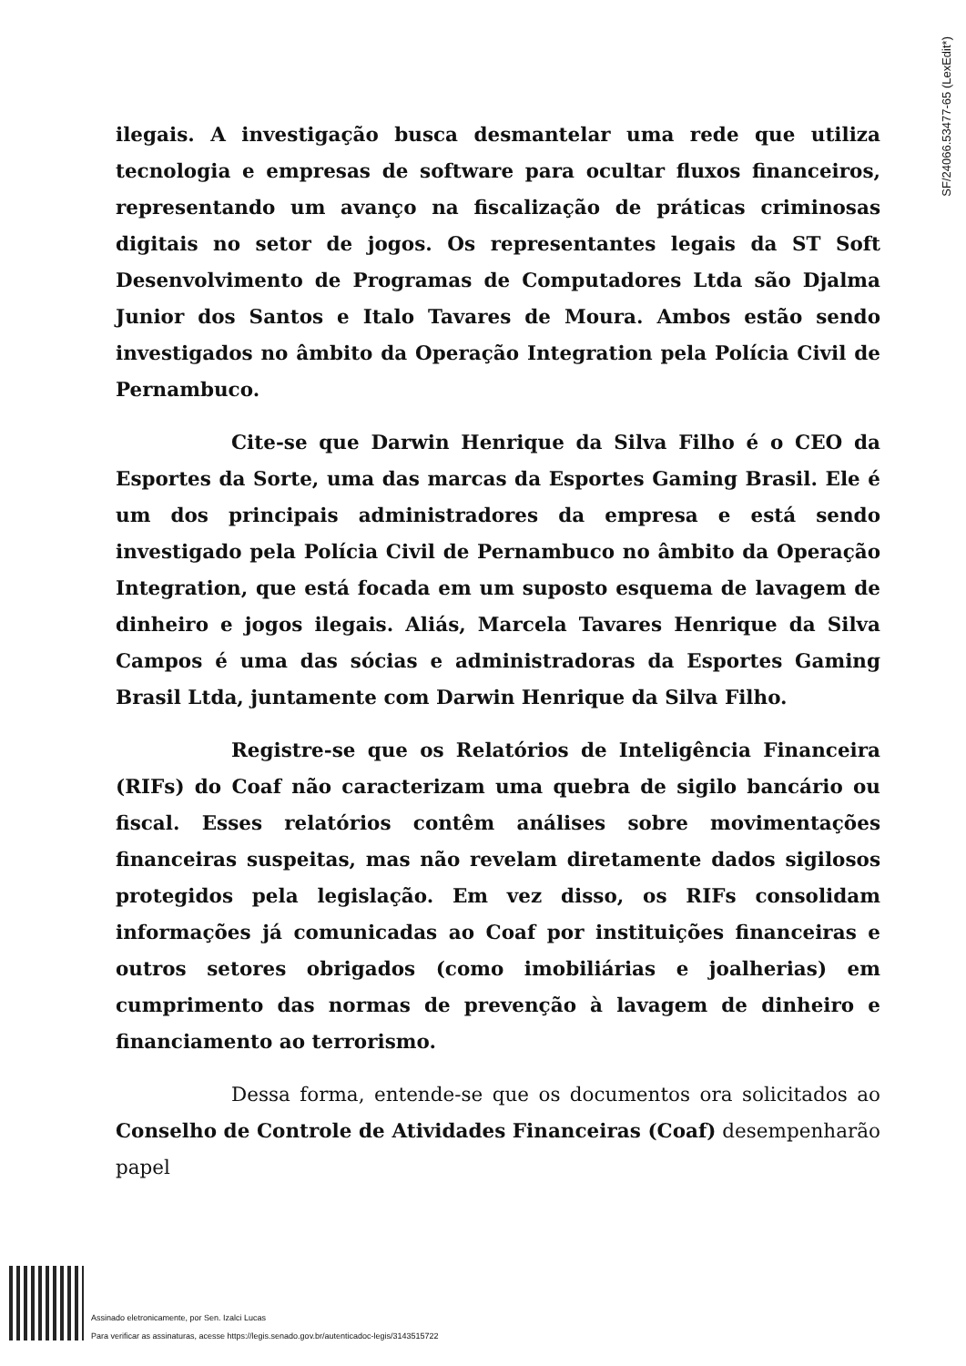SF/24066.53477-65 (LexEdit*)
ilegais. A investigação busca desmantelar uma rede que utiliza tecnologia e empresas de software para ocultar fluxos financeiros, representando um avanço na fiscalização de práticas criminosas digitais no setor de jogos. Os representantes legais da ST Soft Desenvolvimento de Programas de Computadores Ltda são Djalma Junior dos Santos e Italo Tavares de Moura. Ambos estão sendo investigados no âmbito da Operação Integration pela Polícia Civil de Pernambuco.
Cite-se que Darwin Henrique da Silva Filho é o CEO da Esportes da Sorte, uma das marcas da Esportes Gaming Brasil. Ele é um dos principais administradores da empresa e está sendo investigado pela Polícia Civil de Pernambuco no âmbito da Operação Integration, que está focada em um suposto esquema de lavagem de dinheiro e jogos ilegais. Aliás, Marcela Tavares Henrique da Silva Campos é uma das sócias e administradoras da Esportes Gaming Brasil Ltda, juntamente com Darwin Henrique da Silva Filho.
Registre-se que os Relatórios de Inteligência Financeira (RIFs) do Coaf não caracterizam uma quebra de sigilo bancário ou fiscal. Esses relatórios contêm análises sobre movimentações financeiras suspeitas, mas não revelam diretamente dados sigilosos protegidos pela legislação. Em vez disso, os RIFs consolidam informações já comunicadas ao Coaf por instituições financeiras e outros setores obrigados (como imobiliárias e joalherias) em cumprimento das normas de prevenção à lavagem de dinheiro e financiamento ao terrorismo.
Dessa forma, entende-se que os documentos ora solicitados ao Conselho de Controle de Atividades Financeiras (Coaf) desempenharão papel
Assinado eletronicamente, por Sen. Izalci Lucas
Para verificar as assinaturas, acesse https://legis.senado.gov.br/autenticadoc-legis/3143515722